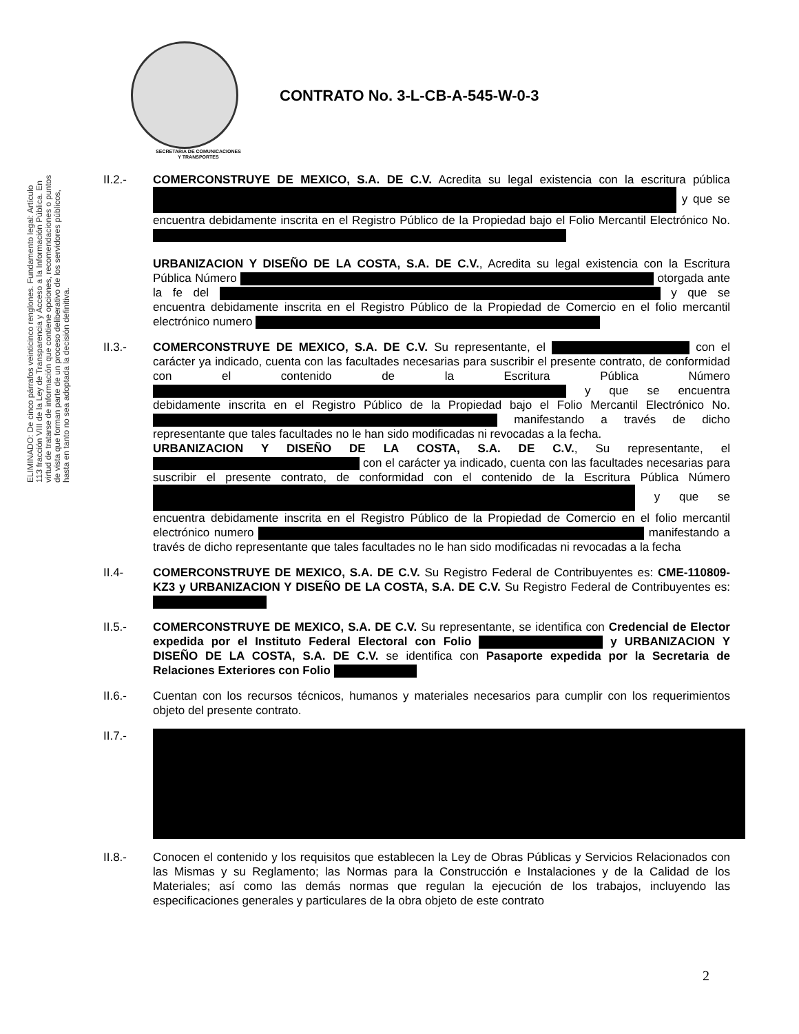CONTRATO No. 3-L-CB-A-545-W-0-3
SECRETARIA DE COMUNICACIONES
Y TRANSPORTES
ELIMINADO: De cinco párrafos veinticinco renglones. Fundamento legal: Artículo 113 fracción VIII de la Ley de Transparencia y Acceso a la Información Pública. En virtud de tratarse de información que contiene opciones, recomendaciones o puntos de vista que forman parte de un proceso deliberativo de los servidores públicos, hasta en tanto no sea adoptada la decisión definitiva.
II.2.- COMERCONSTRUYE DE MEXICO, S.A. DE C.V. Acredita su legal existencia con la escritura pública y que se encuentra debidamente inscrita en el Registro Público de la Propiedad bajo el Folio Mercantil Electrónico No.
URBANIZACION Y DISEÑO DE LA COSTA, S.A. DE C.V., Acredita su legal existencia con la Escritura Pública Número otorgada ante la fe del y que se encuentra debidamente inscrita en el Registro Público de la Propiedad de Comercio en el folio mercantil electrónico numero
II.3.- COMERCONSTRUYE DE MEXICO, S.A. DE C.V. Su representante, el con el carácter ya indicado, cuenta con las facultades necesarias para suscribir el presente contrato, de conformidad con el contenido de la Escritura Pública Número y que se encuentra debidamente inscrita en el Registro Público de la Propiedad bajo el Folio Mercantil Electrónico No. manifestando a través de dicho representante que tales facultades no le han sido modificadas ni revocadas a la fecha.
URBANIZACION Y DISEÑO DE LA COSTA, S.A. DE C.V., Su representante, el con el carácter ya indicado, cuenta con las facultades necesarias para suscribir el presente contrato, de conformidad con el contenido de la Escritura Pública Número y que se encuentra debidamente inscrita en el Registro Público de la Propiedad de Comercio en el folio mercantil electrónico numero manifestando a través de dicho representante que tales facultades no le han sido modificadas ni revocadas a la fecha
II.4- COMERCONSTRUYE DE MEXICO, S.A. DE C.V. Su Registro Federal de Contribuyentes es: CME-110809-KZ3 y URBANIZACION Y DISEÑO DE LA COSTA, S.A. DE C.V. Su Registro Federal de Contribuyentes es:
II.5.- COMERCONSTRUYE DE MEXICO, S.A. DE C.V. Su representante, se identifica con Credencial de Elector expedida por el Instituto Federal Electoral con Folio y URBANIZACION Y DISEÑO DE LA COSTA, S.A. DE C.V. se identifica con Pasaporte expedida por la Secretaria de Relaciones Exteriores con Folio
II.6.- Cuentan con los recursos técnicos, humanos y materiales necesarios para cumplir con los requerimientos objeto del presente contrato.
II.7.-
II.8.- Conocen el contenido y los requisitos que establecen la Ley de Obras Públicas y Servicios Relacionados con las Mismas y su Reglamento; las Normas para la Construcción e Instalaciones y de la Calidad de los Materiales; así como las demás normas que regulan la ejecución de los trabajos, incluyendo las especificaciones generales y particulares de la obra objeto de este contrato
2